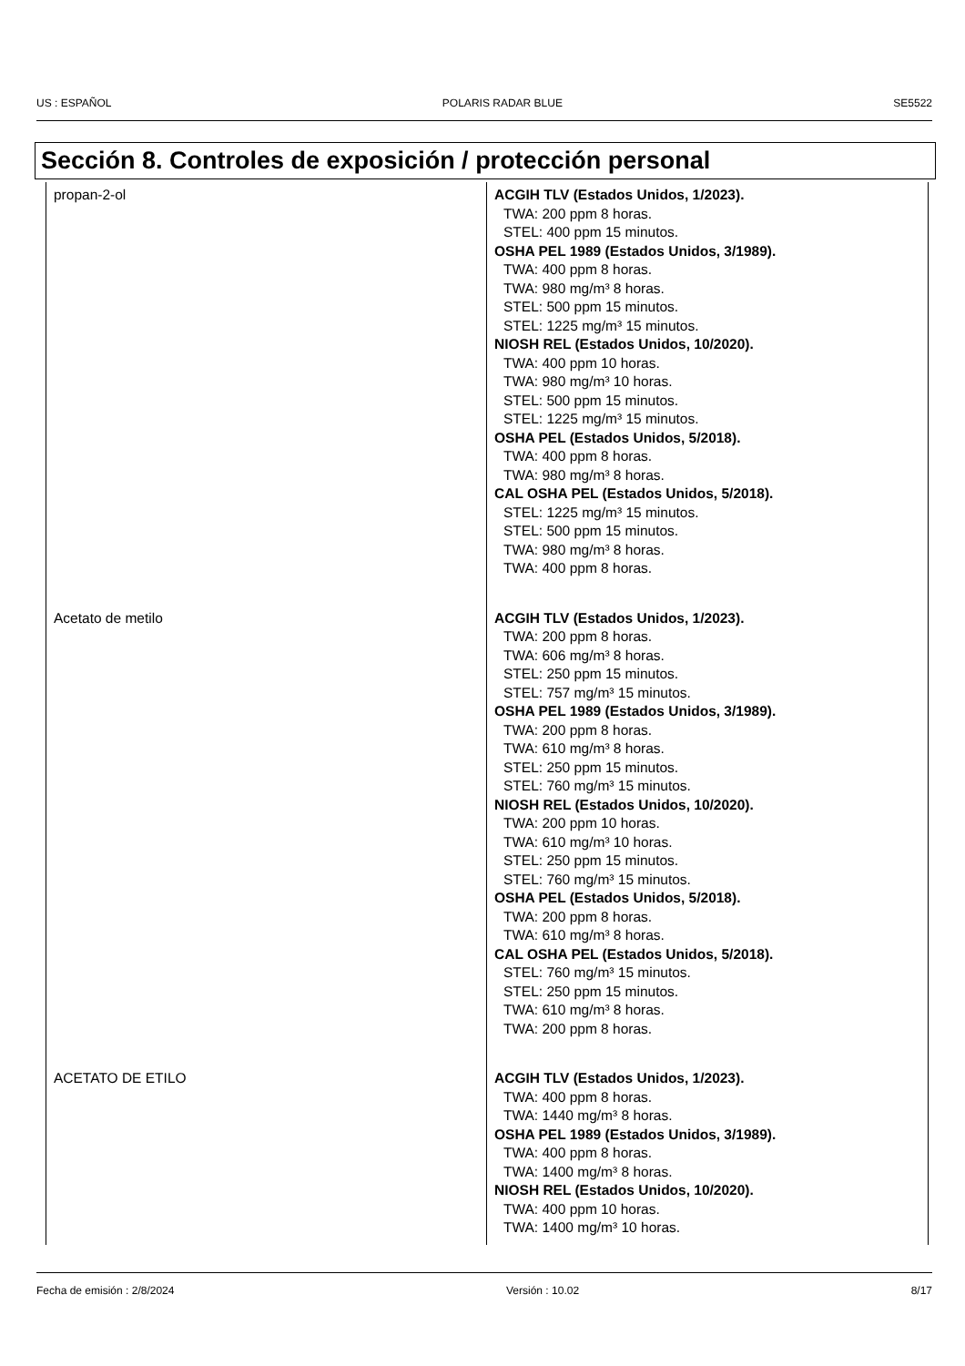US : ESPAÑOL POLARIS RADAR BLUE SE5522
Sección 8. Controles de exposición / protección personal
| propan-2-ol | ACGIH TLV (Estados Unidos, 1/2023). TWA: 200 ppm 8 horas. STEL: 400 ppm 15 minutos. OSHA PEL 1989 (Estados Unidos, 3/1989). TWA: 400 ppm 8 horas. TWA: 980 mg/m³ 8 horas. STEL: 500 ppm 15 minutos. STEL: 1225 mg/m³ 15 minutos. NIOSH REL (Estados Unidos, 10/2020). TWA: 400 ppm 10 horas. TWA: 980 mg/m³ 10 horas. STEL: 500 ppm 15 minutos. STEL: 1225 mg/m³ 15 minutos. OSHA PEL (Estados Unidos, 5/2018). TWA: 400 ppm 8 horas. TWA: 980 mg/m³ 8 horas. CAL OSHA PEL (Estados Unidos, 5/2018). STEL: 1225 mg/m³ 15 minutos. STEL: 500 ppm 15 minutos. TWA: 980 mg/m³ 8 horas. TWA: 400 ppm 8 horas. |
| Acetato de metilo | ACGIH TLV (Estados Unidos, 1/2023). TWA: 200 ppm 8 horas. TWA: 606 mg/m³ 8 horas. STEL: 250 ppm 15 minutos. STEL: 757 mg/m³ 15 minutos. OSHA PEL 1989 (Estados Unidos, 3/1989). TWA: 200 ppm 8 horas. TWA: 610 mg/m³ 8 horas. STEL: 250 ppm 15 minutos. STEL: 760 mg/m³ 15 minutos. NIOSH REL (Estados Unidos, 10/2020). TWA: 200 ppm 10 horas. TWA: 610 mg/m³ 10 horas. STEL: 250 ppm 15 minutos. STEL: 760 mg/m³ 15 minutos. OSHA PEL (Estados Unidos, 5/2018). TWA: 200 ppm 8 horas. TWA: 610 mg/m³ 8 horas. CAL OSHA PEL (Estados Unidos, 5/2018). STEL: 760 mg/m³ 15 minutos. STEL: 250 ppm 15 minutos. TWA: 610 mg/m³ 8 horas. TWA: 200 ppm 8 horas. |
| ACETATO DE ETILO | ACGIH TLV (Estados Unidos, 1/2023). TWA: 400 ppm 8 horas. TWA: 1440 mg/m³ 8 horas. OSHA PEL 1989 (Estados Unidos, 3/1989). TWA: 400 ppm 8 horas. TWA: 1400 mg/m³ 8 horas. NIOSH REL (Estados Unidos, 10/2020). TWA: 400 ppm 10 horas. TWA: 1400 mg/m³ 10 horas. |
Fecha de emisión : 2/8/2024 Versión : 10.02 8/17